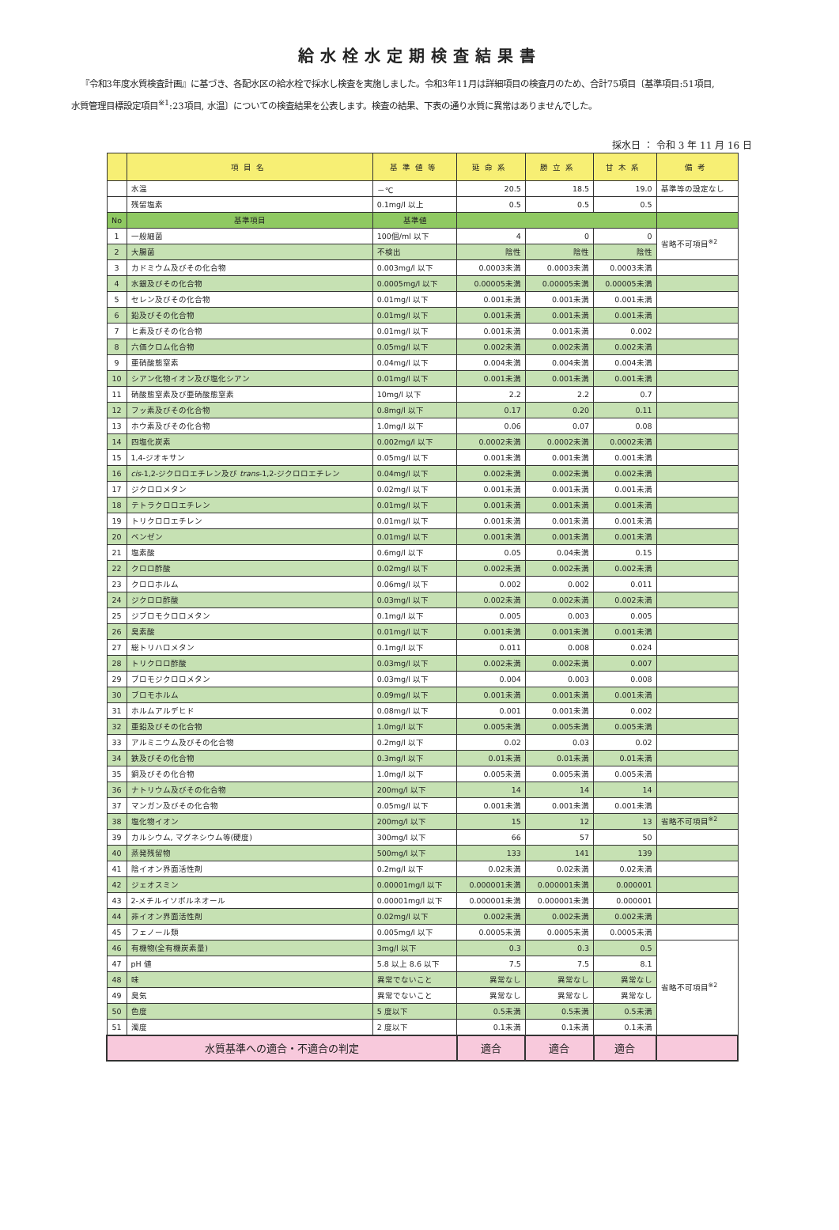給水栓水定期検査結果書
『令和3年度水質検査計画』に基づき、各配水区の給水栓で採水し検査を実施しました。令和3年11月は詳細項目の検査月のため、合計75項目〔基準項目:51項目,
水質管理目標設定項目<sup>※1</sup>:23項目, 水温〕についての検査結果を公表します。検査の結果、下表の通り水質に異常はありませんでした。
採水日 ： 令和 3 年 11 月 16 日
| | 項目名 | 基準値等 | 延命系 | 勝立系 | 甘木系 | 備考 |
| --- | --- | --- | --- | --- | --- | --- |
| | 水温 | －℃ | 20.5 | 18.5 | 19.0 | 基準等の設定なし |
| | 残留塩素 | 0.1mg/l 以上 | 0.5 | 0.5 | 0.5 | |
| No | 基準項目 | 基準値 | | | | |
| 1 | 一般細菌 | 100個/ml 以下 | 4 | 0 | 0 | 省略不可項目<sup>※2</sup> |
| 2 | 大腸菌 | 不検出 | 陰性 | 陰性 | 陰性 | |
| 3 | カドミウム及びその化合物 | 0.003mg/l 以下 | 0.0003未満 | 0.0003未満 | 0.0003未満 | |
| 4 | 水銀及びその化合物 | 0.0005mg/l 以下 | 0.00005未満 | 0.00005未満 | 0.00005未満 | |
| 5 | セレン及びその化合物 | 0.01mg/l 以下 | 0.001未満 | 0.001未満 | 0.001未満 | |
| 6 | 鉛及びその化合物 | 0.01mg/l 以下 | 0.001未満 | 0.001未満 | 0.001未満 | |
| 7 | ヒ素及びその化合物 | 0.01mg/l 以下 | 0.001未満 | 0.001未満 | 0.002 | |
| 8 | 六価クロム化合物 | 0.05mg/l 以下 | 0.002未満 | 0.002未満 | 0.002未満 | |
| 9 | 亜硝酸態窒素 | 0.04mg/l 以下 | 0.004未満 | 0.004未満 | 0.004未満 | |
| 10 | シアン化物イオン及び塩化シアン | 0.01mg/l 以下 | 0.001未満 | 0.001未満 | 0.001未満 | |
| 11 | 硝酸態窒素及び亜硝酸態窒素 | 10mg/l 以下 | 2.2 | 2.2 | 0.7 | |
| 12 | フッ素及びその化合物 | 0.8mg/l 以下 | 0.17 | 0.20 | 0.11 | |
| 13 | ホウ素及びその化合物 | 1.0mg/l 以下 | 0.06 | 0.07 | 0.08 | |
| 14 | 四塩化炭素 | 0.002mg/l 以下 | 0.0002未満 | 0.0002未満 | 0.0002未満 | |
| 15 | 1,4-ジオキサン | 0.05mg/l 以下 | 0.001未満 | 0.001未満 | 0.001未満 | |
| 16 | cis -1,2-ジクロロエチレン及び trans -1,2-ジクロロエチレン | 0.04mg/l 以下 | 0.002未満 | 0.002未満 | 0.002未満 | |
| 17 | ジクロロメタン | 0.02mg/l 以下 | 0.001未満 | 0.001未満 | 0.001未満 | |
| 18 | テトラクロロエチレン | 0.01mg/l 以下 | 0.001未満 | 0.001未満 | 0.001未満 | |
| 19 | トリクロロエチレン | 0.01mg/l 以下 | 0.001未満 | 0.001未満 | 0.001未満 | |
| 20 | ベンゼン | 0.01mg/l 以下 | 0.001未満 | 0.001未満 | 0.001未満 | |
| 21 | 塩素酸 | 0.6mg/l 以下 | 0.05 | 0.04未満 | 0.15 | |
| 22 | クロロ酢酸 | 0.02mg/l 以下 | 0.002未満 | 0.002未満 | 0.002未満 | |
| 23 | クロロホルム | 0.06mg/l 以下 | 0.002 | 0.002 | 0.011 | |
| 24 | ジクロロ酢酸 | 0.03mg/l 以下 | 0.002未満 | 0.002未満 | 0.002未満 | |
| 25 | ジブロモクロロメタン | 0.1mg/l 以下 | 0.005 | 0.003 | 0.005 | |
| 26 | 臭素酸 | 0.01mg/l 以下 | 0.001未満 | 0.001未満 | 0.001未満 | |
| 27 | 総トリハロメタン | 0.1mg/l 以下 | 0.011 | 0.008 | 0.024 | |
| 28 | トリクロロ酢酸 | 0.03mg/l 以下 | 0.002未満 | 0.002未満 | 0.007 | |
| 29 | ブロモジクロロメタン | 0.03mg/l 以下 | 0.004 | 0.003 | 0.008 | |
| 30 | ブロモホルム | 0.09mg/l 以下 | 0.001未満 | 0.001未満 | 0.001未満 | |
| 31 | ホルムアルデヒド | 0.08mg/l 以下 | 0.001 | 0.001未満 | 0.002 | |
| 32 | 亜鉛及びその化合物 | 1.0mg/l 以下 | 0.005未満 | 0.005未満 | 0.005未満 | |
| 33 | アルミニウム及びその化合物 | 0.2mg/l 以下 | 0.02 | 0.03 | 0.02 | |
| 34 | 鉄及びその化合物 | 0.3mg/l 以下 | 0.01未満 | 0.01未満 | 0.01未満 | |
| 35 | 銅及びその化合物 | 1.0mg/l 以下 | 0.005未満 | 0.005未満 | 0.005未満 | |
| 36 | ナトリウム及びその化合物 | 200mg/l 以下 | 14 | 14 | 14 | |
| 37 | マンガン及びその化合物 | 0.05mg/l 以下 | 0.001未満 | 0.001未満 | 0.001未満 | |
| 38 | 塩化物イオン | 200mg/l 以下 | 15 | 12 | 13 | 省略不可項目<sup>※2</sup> |
| 39 | カルシウム, マグネシウム等(硬度) | 300mg/l 以下 | 66 | 57 | 50 | |
| 40 | 蒸発残留物 | 500mg/l 以下 | 133 | 141 | 139 | |
| 41 | 陰イオン界面活性剤 | 0.2mg/l 以下 | 0.02未満 | 0.02未満 | 0.02未満 | |
| 42 | ジェオスミン | 0.00001mg/l 以下 | 0.000001未満 | 0.000001未満 | 0.000001 | |
| 43 | 2-メチルイソボルネオール | 0.00001mg/l 以下 | 0.000001未満 | 0.000001未満 | 0.000001 | |
| 44 | 非イオン界面活性剤 | 0.02mg/l 以下 | 0.002未満 | 0.002未満 | 0.002未満 | |
| 45 | フェノール類 | 0.005mg/l 以下 | 0.0005未満 | 0.0005未満 | 0.0005未満 | |
| 46 | 有機物(全有機炭素量) | 3mg/l 以下 | 0.3 | 0.3 | 0.5 | 省略不可項目<sup>※2</sup> |
| 47 | pH 値 | 5.8 以上 8.6 以下 | 7.5 | 7.5 | 8.1 | |
| 48 | 味 | 異常でないこと | 異常なし | 異常なし | 異常なし | |
| 49 | 臭気 | 異常でないこと | 異常なし | 異常なし | 異常なし | |
| 50 | 色度 | 5 度以下 | 0.5未満 | 0.5未満 | 0.5未満 | |
| 51 | 濁度 | 2 度以下 | 0.1未満 | 0.1未満 | 0.1未満 | |
| 水質基準への適合・不適合の判定 | | | 適合 | 適合 | 適合 | |